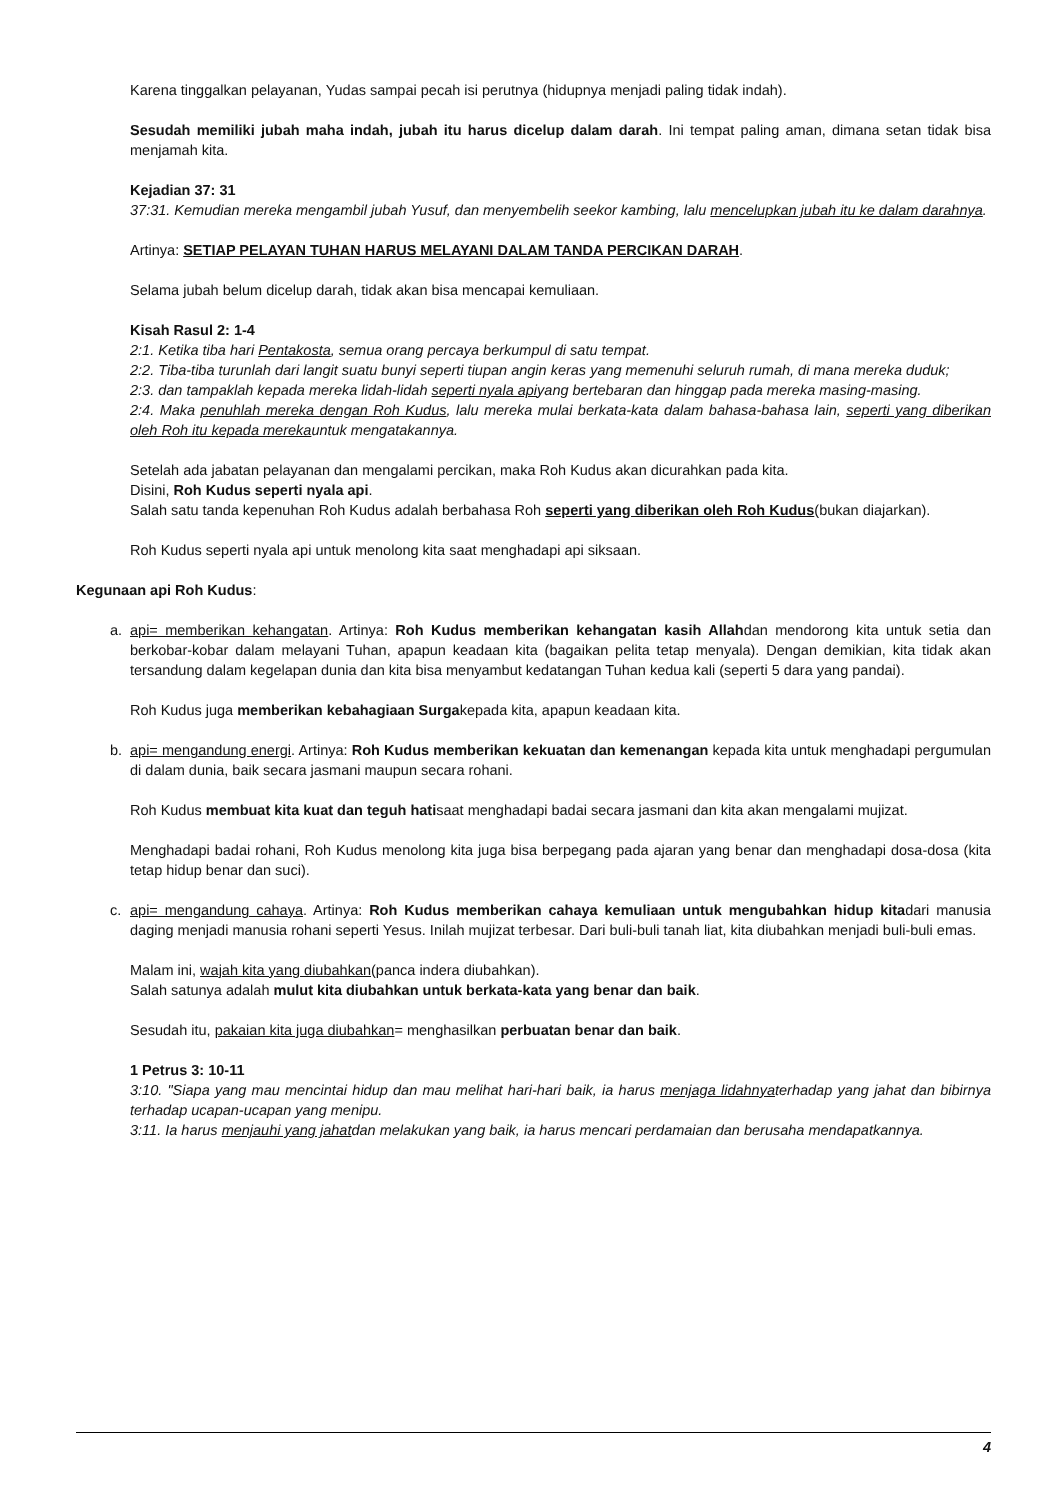Karena tinggalkan pelayanan, Yudas sampai pecah isi perutnya (hidupnya menjadi paling tidak indah).
Sesudah memiliki jubah maha indah, jubah itu harus dicelup dalam darah. Ini tempat paling aman, dimana setan tidak bisa menjamah kita.
Kejadian 37: 31
37:31. Kemudian mereka mengambil jubah Yusuf, dan menyembelih seekor kambing, lalu mencelupkan jubah itu ke dalam darahnya.
Artinya: SETIAP PELAYAN TUHAN HARUS MELAYANI DALAM TANDA PERCIKAN DARAH.
Selama jubah belum dicelup darah, tidak akan bisa mencapai kemuliaan.
Kisah Rasul 2: 1-4
2:1. Ketika tiba hari Pentakosta, semua orang percaya berkumpul di satu tempat.
2:2. Tiba-tiba turunlah dari langit suatu bunyi seperti tiupan angin keras yang memenuhi seluruh rumah, di mana mereka duduk;
2:3. dan tampaklah kepada mereka lidah-lidah seperti nyala apiyang bertebaran dan hinggap pada mereka masing-masing.
2:4. Maka penuhlah mereka dengan Roh Kudus, lalu mereka mulai berkata-kata dalam bahasa-bahasa lain, seperti yang diberikan oleh Roh itu kepada merekauntuk mengatakannya.
Setelah ada jabatan pelayanan dan mengalami percikan, maka Roh Kudus akan dicurahkan pada kita.
Disini, Roh Kudus seperti nyala api.
Salah satu tanda kepenuhan Roh Kudus adalah berbahasa Roh seperti yang diberikan oleh Roh Kudus(bukan diajarkan).
Roh Kudus seperti nyala api untuk menolong kita saat menghadapi api siksaan.
Kegunaan api Roh Kudus:
a. api= memberikan kehangatan. Artinya: Roh Kudus memberikan kehangatan kasih Allahdan mendorong kita untuk setia dan berkobar-kobar dalam melayani Tuhan, apapun keadaan kita (bagaikan pelita tetap menyala). Dengan demikian, kita tidak akan tersandung dalam kegelapan dunia dan kita bisa menyambut kedatangan Tuhan kedua kali (seperti 5 dara yang pandai).
Roh Kudus juga memberikan kebahagiaan Surgakepada kita, apapun keadaan kita.
b. api= mengandung energi. Artinya: Roh Kudus memberikan kekuatan dan kemenangan kepada kita untuk menghadapi pergumulan di dalam dunia, baik secara jasmani maupun secara rohani.
Roh Kudus membuat kita kuat dan teguh hatisaat menghadapi badai secara jasmani dan kita akan mengalami mujizat.
Menghadapi badai rohani, Roh Kudus menolong kita juga bisa berpegang pada ajaran yang benar dan menghadapi dosa-dosa (kita tetap hidup benar dan suci).
c. api= mengandung cahaya. Artinya: Roh Kudus memberikan cahaya kemuliaan untuk mengubahkan hidup kitadari manusia daging menjadi manusia rohani seperti Yesus. Inilah mujizat terbesar. Dari buli-buli tanah liat, kita diubahkan menjadi buli-buli emas.
Malam ini, wajah kita yang diubahkan(panca indera diubahkan).
Salah satunya adalah mulut kita diubahkan untuk berkata-kata yang benar dan baik.
Sesudah itu, pakaian kita juga diubahkan= menghasilkan perbuatan benar dan baik.
1 Petrus 3: 10-11
3:10. "Siapa yang mau mencintai hidup dan mau melihat hari-hari baik, ia harus menjaga lidahnyaterhadap yang jahat dan bibirnya terhadap ucapan-ucapan yang menipu.
3:11. Ia harus menjauhi yang jahatdan melakukan yang baik, ia harus mencari perdamaian dan berusaha mendapatkannya.
4